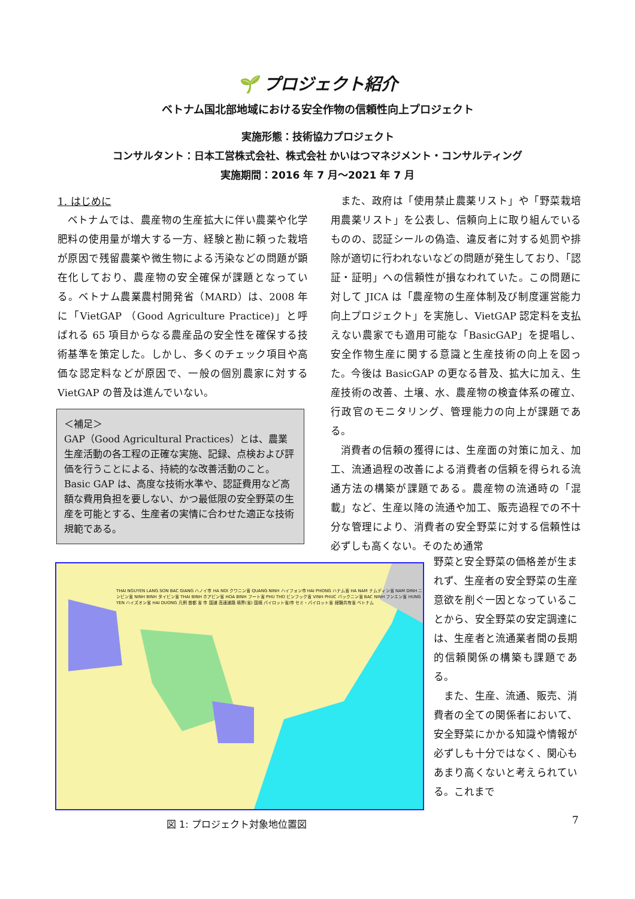🌱 プロジェクト紹介
ベトナム国北部地域における安全作物の信頼性向上プロジェクト
実施形態：技術協力プロジェクト
コンサルタント：日本工営株式会社、株式会社 かいはつマネジメント・コンサルティング
実施期間：2016 年 7 月～2021 年 7 月
1. はじめに
ベトナムでは、農産物の生産拡大に伴い農薬や化学肥料の使用量が増大する一方、経験と勘に頼った栽培が原因で残留農薬や微生物による汚染などの問題が顕在化しており、農産物の安全確保が課題となっている。ベトナム農業農村開発省（MARD）は、2008 年に「VietGAP （Good Agriculture Practice)」と呼ばれる 65 項目からなる農産品の安全性を確保する技術基準を策定した。しかし、多くのチェック項目や高価な認定料などが原因で、一般の個別農家に対する VietGAP の普及は進んでいない。
＜補足＞
GAP（Good Agricultural Practices）とは、農業生産活動の各工程の正確な実施、記録、点検および評価を行うことによる、持続的な改善活動のこと。Basic GAP は、高度な技術水準や、認証費用など高額な費用負担を要しない、かつ最低限の安全野菜の生産を可能とする、生産者の実情に合わせた適正な技術規範である。
また、政府は「使用禁止農薬リスト」や「野菜栽培用農薬リスト」を公表し、信頼向上に取り組んでいるものの、認証シールの偽造、違反者に対する処罰や排除が適切に行われないなどの問題が発生しており、「認証・証明」への信頼性が損なわれていた。この問題に対して JICA は「農産物の生産体制及び制度運営能力向上プロジェクト」を実施し、VietGAP 認定料を支払えない農家でも適用可能な「BasicGAP」を提唱し、安全作物生産に関する意識と生産技術の向上を図った。今後は BasicGAP の更なる普及、拡大に加え、生産技術の改善、土壌、水、農産物の検査体系の確立、行政官のモニタリング、管理能力の向上が課題である。
消費者の信頼の獲得には、生産面の対策に加え、加工、流通過程の改善による消費者の信頼を得られる流通方法の構築が課題である。農産物の流通時の「混載」など、生産以降の流通や加工、販売過程での不十分な管理により、消費者の安全野菜に対する信頼性は必ずしも高くない。そのため通常
THAI NGUYEN LANG SON BAC GIANG ハノイ市 HA NOI クワニン省 QUANG NINH ハイフォン市 HAI PHONG ハナム省 HA NAM ナムディン省 NAM DINH ニンビン省 NINH BINH タイビン省 THAI BINH ホアビン省 HOA BINH フート省 PHU THO ビンフック省 VINH PHUC バックニン省 BAC NINH フンエン省 HUNG YEN ハイズオン省 HAI DUONG 凡例 首都 省 市 国道 高速道路 境界(省) 国境 パイロット省/市 セミ・パイロット省 経験共有省 ベトナム
野菜と安全野菜の価格差が生まれず、生産者の安全野菜の生産意欲を削ぐ一因となっていることから、安全野菜の安定調達には、生産者と流通業者間の長期的信頼関係の構築も課題である。
　また、生産、流通、販売、消費者の全ての関係者において、安全野菜にかかる知識や情報が必ずしも十分ではなく、関心もあまり高くないと考えられている。これまで
図 1: プロジェクト対象地位置図 7